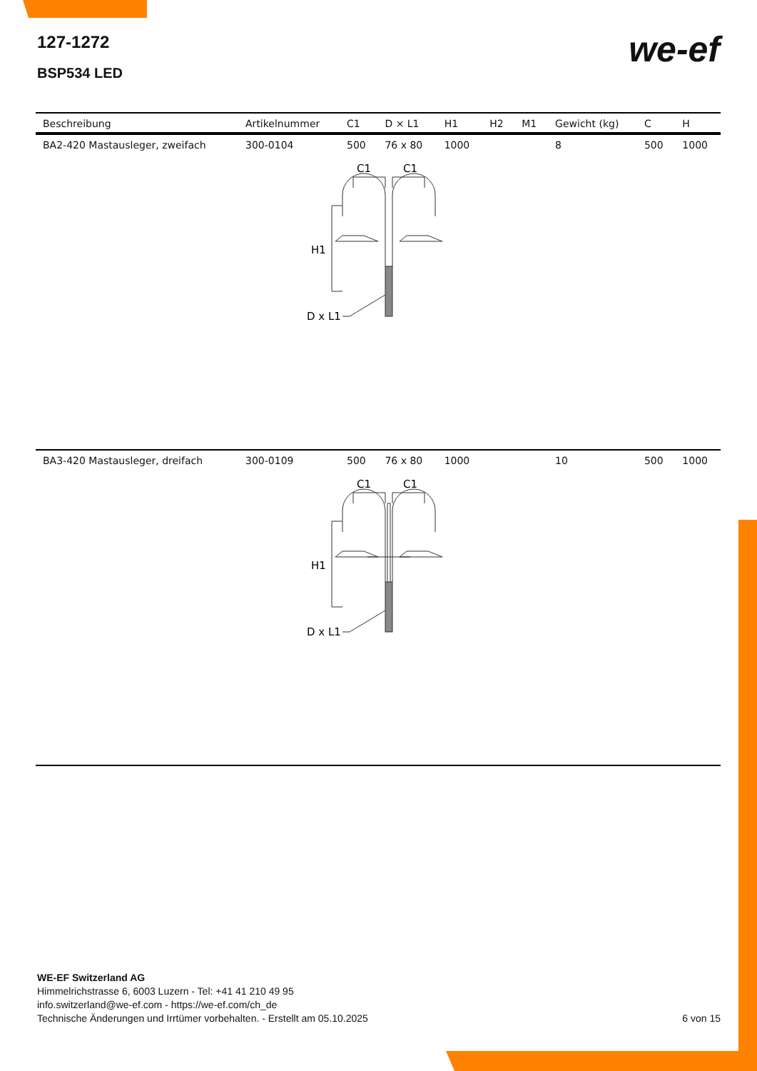127-1272
BSP534 LED
we-ef
| Beschreibung | Artikelnummer | C1 | D × L1 | H1 | H2 | M1 | Gewicht (kg) | C | H |
| --- | --- | --- | --- | --- | --- | --- | --- | --- | --- |
| BA2-420 Mastausleger, zweifach | 300-0104 | 500 | 76 x 80 | 1000 | | | 8 | 500 | 1000 |
| H1 C1 C1 D x L1 | | | | | | | | | |
| BA3-420 Mastausleger, dreifach | 300-0109 | 500 | 76 x 80 | 1000 | | | 10 | 500 | 1000 |
| H1 C1 C1 D x L1 | | | | | | | | | |
WE-EF Switzerland AG
Himmelrichstrasse 6, 6003 Luzern - Tel: +41 41 210 49 95
info.switzerland@we-ef.com - https://we-ef.com/ch_de
Technische Änderungen und Irrtümer vorbehalten. - Erstellt am 05.10.2025 6 von 15